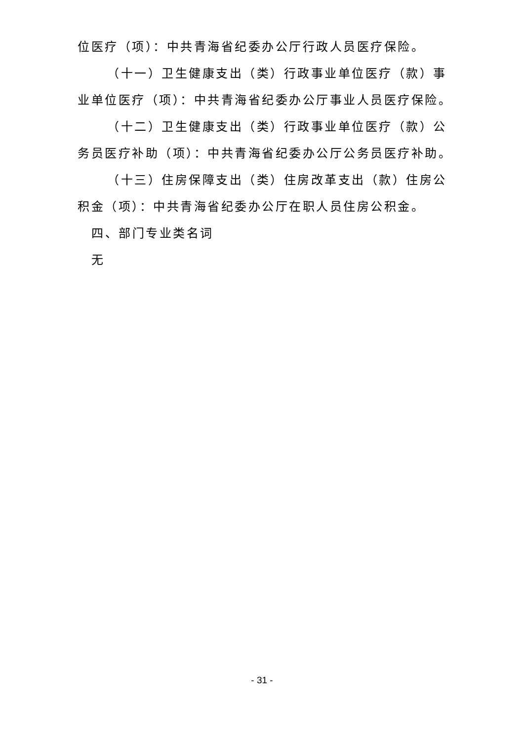位医疗（项）：中共青海省纪委办公厅行政人员医疗保险。
（十一）卫生健康支出（类）行政事业单位医疗（款）事业单位医疗（项）：中共青海省纪委办公厅事业人员医疗保险。
（十二）卫生健康支出（类）行政事业单位医疗（款）公务员医疗补助（项）：中共青海省纪委办公厅公务员医疗补助。
（十三）住房保障支出（类）住房改革支出（款）住房公积金（项）：中共青海省纪委办公厅在职人员住房公积金。
四、部门专业类名词
无
- 31 -